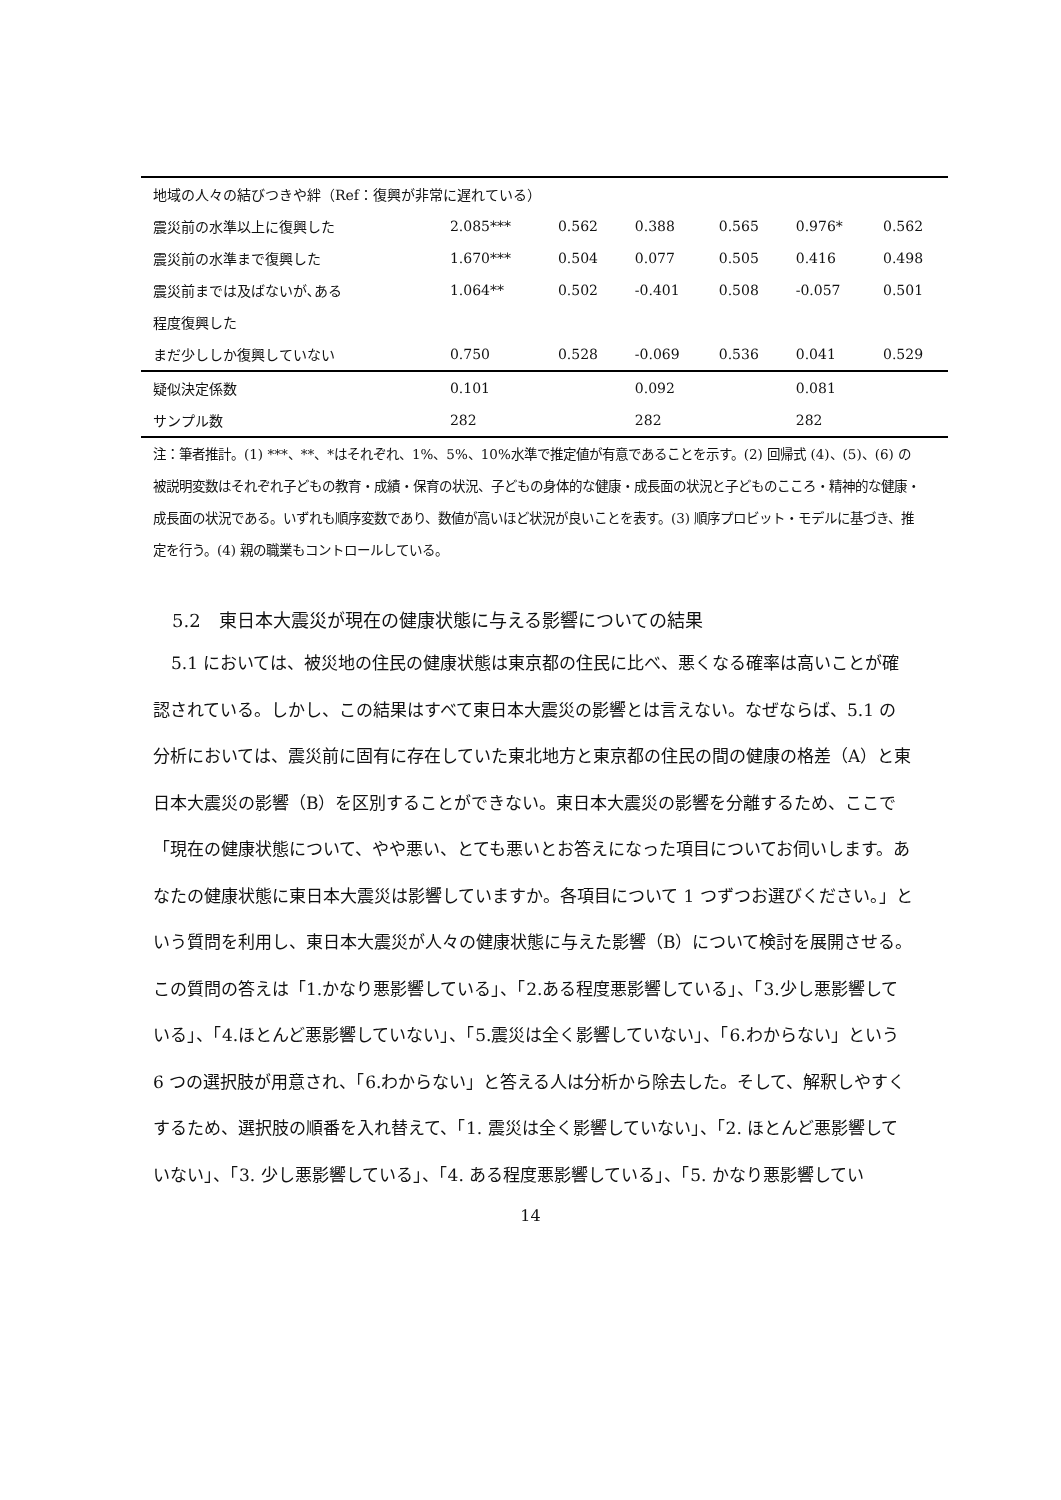| 地域の人々の結びつきや絆（Ref：復興が非常に遅れている） | | | | | | |
| 震災前の水準以上に復興した | 2.085*** | 0.562 | 0.388 | 0.565 | 0.976* | 0.562 |
| 震災前の水準まで復興した | 1.670*** | 0.504 | 0.077 | 0.505 | 0.416 | 0.498 |
| 震災前までは及ばないが､ある | 1.064** | 0.502 | -0.401 | 0.508 | -0.057 | 0.501 |
| 程度復興した | | | | | | |
| まだ少ししか復興していない | 0.750 | 0.528 | -0.069 | 0.536 | 0.041 | 0.529 |
| 疑似決定係数 | 0.101 | | 0.092 | | 0.081 | |
| サンプル数 | 282 | | 282 | | 282 | |
注：筆者推計。(1) ***、**、*はそれぞれ、1%、5%、10%水準で推定値が有意であることを示す。(2) 回帰式 (4)、(5)、(6) の被説明変数はそれぞれ子どもの教育・成績・保育の状況、子どもの身体的な健康・成長面の状況と子どものこころ・精神的な健康・成長面の状況である。いずれも順序変数であり、数値が高いほど状況が良いことを表す。(3) 順序プロビット・モデルに基づき、推定を行う。(4) 親の職業もコントロールしている。
5.2　東日本大震災が現在の健康状態に与える影響についての結果
5.1 においては、被災地の住民の健康状態は東京都の住民に比べ、悪くなる確率は高いことが確認されている。しかし、この結果はすべて東日本大震災の影響とは言えない。なぜならば、5.1 の分析においては、震災前に固有に存在していた東北地方と東京都の住民の間の健康の格差（A）と東日本大震災の影響（B）を区別することができない。東日本大震災の影響を分離するため、ここで「現在の健康状態について、やや悪い、とても悪いとお答えになった項目についてお伺いします。あなたの健康状態に東日本大震災は影響していますか。各項目について 1 つずつお選びください。」という質問を利用し、東日本大震災が人々の健康状態に与えた影響（B）について検討を展開させる。この質問の答えは「1.かなり悪影響している」、「2.ある程度悪影響している」、「3.少し悪影響している」、「4.ほとんど悪影響していない」、「5.震災は全く影響していない」、「6.わからない」という 6 つの選択肢が用意され、「6.わからない」と答える人は分析から除去した。そして、解釈しやすくするため、選択肢の順番を入れ替えて、「1. 震災は全く影響していない」、「2. ほとんど悪影響していない」、「3. 少し悪影響している」、「4. ある程度悪影響している」、「5. かなり悪影響してい
14